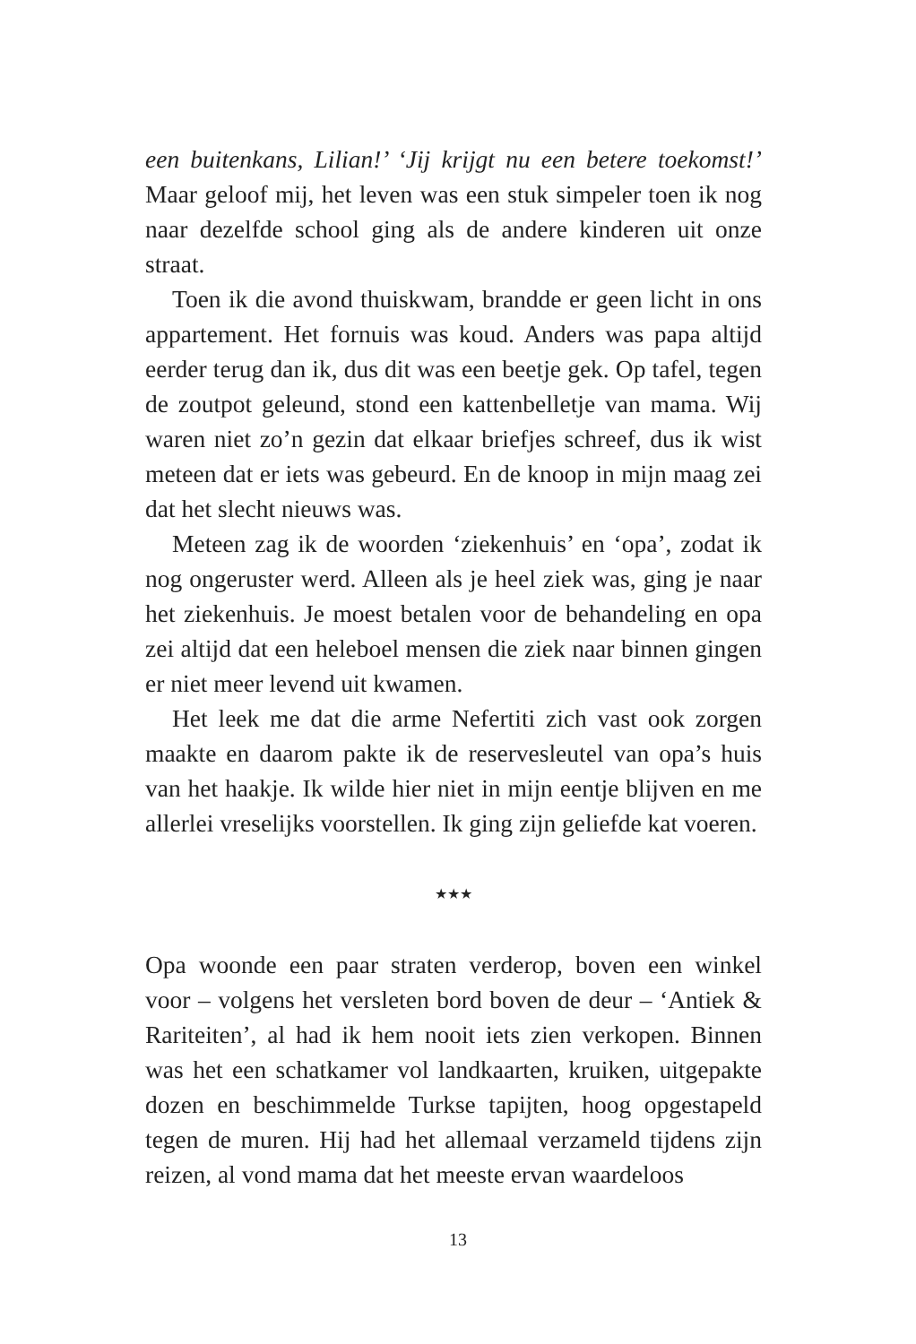een buitenkans, Lilian!’ ‘Jij krijgt nu een betere toekomst!’ Maar geloof mij, het leven was een stuk simpeler toen ik nog naar dezelfde school ging als de andere kinderen uit onze straat.
Toen ik die avond thuiskwam, brandde er geen licht in ons appartement. Het fornuis was koud. Anders was papa altijd eerder terug dan ik, dus dit was een beetje gek. Op tafel, tegen de zoutpot geleund, stond een kattenbelletje van mama. Wij waren niet zo’n gezin dat elkaar briefjes schreef, dus ik wist meteen dat er iets was gebeurd. En de knoop in mijn maag zei dat het slecht nieuws was.
Meteen zag ik de woorden ‘ziekenhuis’ en ‘opa’, zodat ik nog ongeruster werd. Alleen als je heel ziek was, ging je naar het ziekenhuis. Je moest betalen voor de behandeling en opa zei altijd dat een heleboel mensen die ziek naar binnen gingen er niet meer levend uit kwamen.
Het leek me dat die arme Nefertiti zich vast ook zorgen maakte en daarom pakte ik de reservesleutel van opa’s huis van het haakje. Ik wilde hier niet in mijn eentje blijven en me allerlei vreselijks voorstellen. Ik ging zijn geliefde kat voeren.
★★★
Opa woonde een paar straten verderop, boven een winkel voor – volgens het versleten bord boven de deur – ‘Antiek & Rariteiten’, al had ik hem nooit iets zien verkopen. Binnen was het een schatkamer vol landkaarten, kruiken, uitgepakte dozen en beschimmelde Turkse tapijten, hoog opgestapeld tegen de muren. Hij had het allemaal verzameld tijdens zijn reizen, al vond mama dat het meeste ervan waardeloos
13